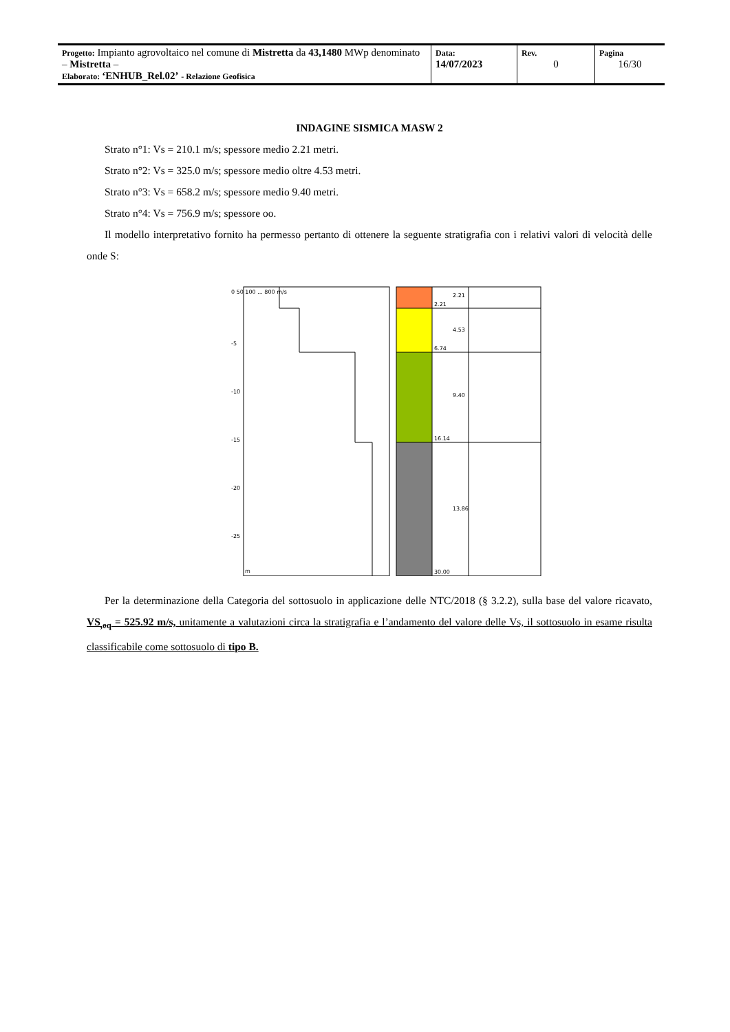| Progetto: Impianto agrovoltaico nel comune di Mistretta da 43,1480 MWp denominato – Mistretta – Elaborato: ‘ENHUB_Rel.02’ - Relazione Geofisica | Data: 14/07/2023 | Rev. 0 | Pagina 16/30 |
INDAGINE SISMICA MASW 2
Strato n°1: Vs = 210.1 m/s; spessore medio 2.21 metri.
Strato n°2: Vs = 325.0 m/s; spessore medio oltre 4.53 metri.
Strato n°3: Vs = 658.2 m/s; spessore medio 9.40 metri.
Strato n°4: Vs = 756.9 m/s; spessore oo.
Il modello interpretativo fornito ha permesso pertanto di ottenere la seguente stratigrafia con i relativi valori di velocità delle onde S:
0 50 100 ... 800 m/s
-5
-10
-15
-20
-25
m
2.21
6.74
16.14
30.00
2.21
4.53
9.40
13.86
Per la determinazione della Categoria del sottosuolo in applicazione delle NTC/2018 (§ 3.2.2), sulla base del valore ricavato, VS<sub>,eq</sub> = 525.92 m/s, unitamente a valutazioni circa la stratigrafia e l’andamento del valore delle Vs, il sottosuolo in esame risulta classificabile come sottosuolo di tipo B.